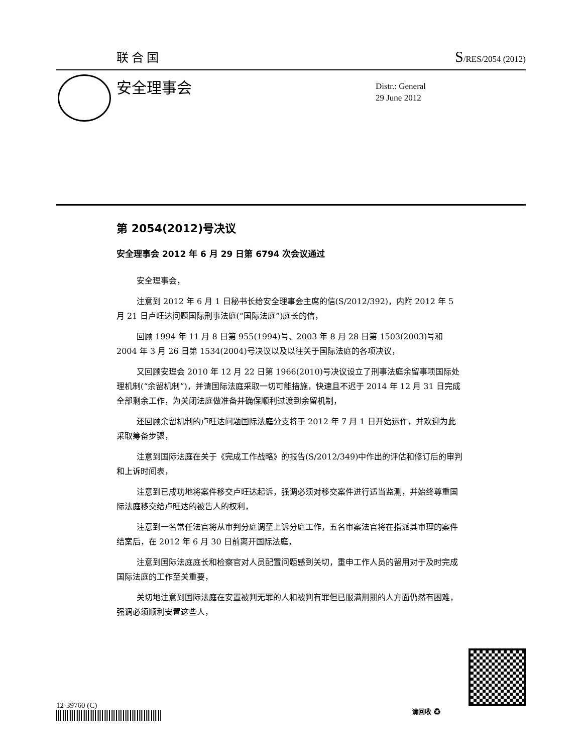联合国 S/RES/2054 (2012)
安全理事会
Distr.: General
29 June 2012
第 2054(2012)号决议
安全理事会 2012 年 6 月 29 日第 6794 次会议通过
安全理事会，
注意到 2012 年 6 月 1 日秘书长给安全理事会主席的信(S/2012/392)，内附 2012 年 5 月 21 日卢旺达问题国际刑事法庭(“国际法庭”)庭长的信，
回顾 1994 年 11 月 8 日第 955(1994)号、2003 年 8 月 28 日第 1503(2003)号和 2004 年 3 月 26 日第 1534(2004)号决议以及以往关于国际法庭的各项决议，
又回顾安理会 2010 年 12 月 22 日第 1966(2010)号决议设立了刑事法庭余留事项国际处理机制(“余留机制”)，并请国际法庭采取一切可能措施，快速且不迟于 2014 年 12 月 31 日完成全部剩余工作，为关闭法庭做准备并确保顺利过渡到余留机制，
还回顾余留机制的卢旺达问题国际法庭分支将于 2012 年 7 月 1 日开始运作，并欢迎为此采取筹备步骤，
注意到国际法庭在关于《完成工作战略》的报告(S/2012/349)中作出的评估和修订后的审判和上诉时间表，
注意到已成功地将案件移交卢旺达起诉，强调必须对移交案件进行适当监测，并始终尊重国际法庭移交给卢旺达的被告人的权利，
注意到一名常任法官将从审判分庭调至上诉分庭工作，五名审案法官将在指派其审理的案件结案后，在 2012 年 6 月 30 日前离开国际法庭，
注意到国际法庭庭长和检察官对人员配置问题感到关切，重申工作人员的留用对于及时完成国际法庭的工作至关重要，
关切地注意到国际法庭在安置被判无罪的人和被判有罪但已服满刑期的人方面仍然有困难，强调必须顺利安置这些人，
12-39760 (C) 请回收 ♻